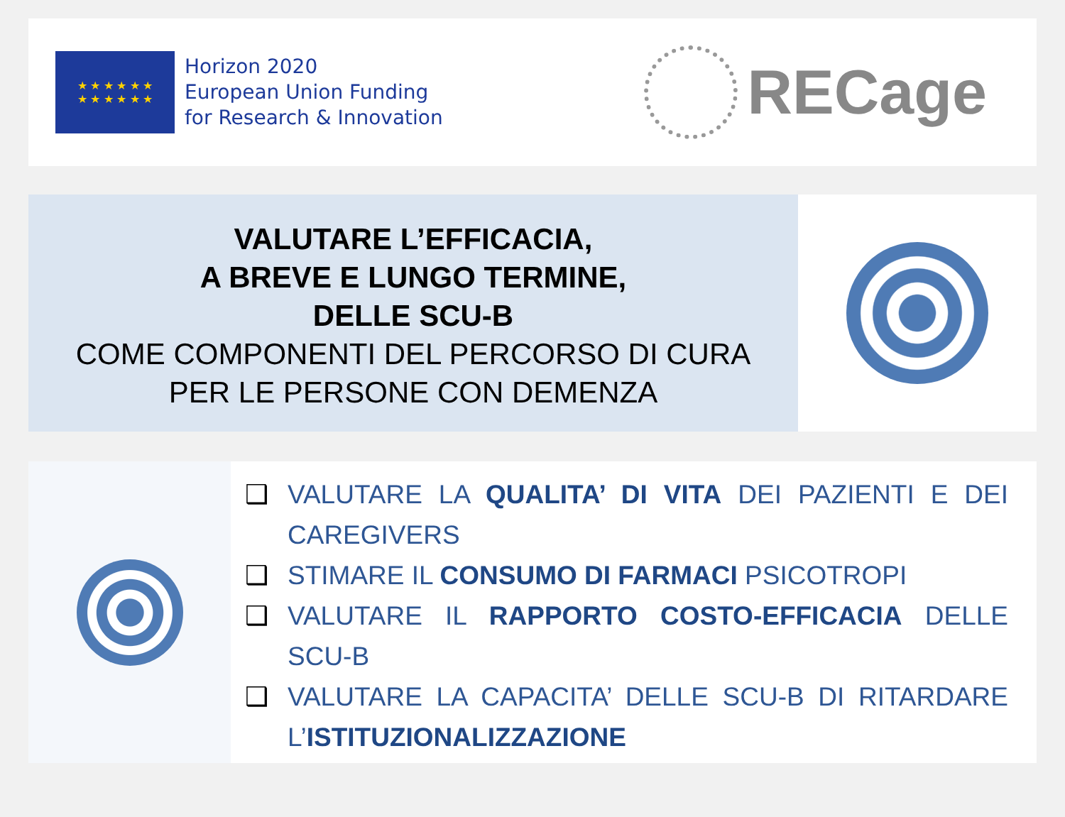★ ★ ★ ★ ★ ★
★ ★ ★ ★ ★ ★
Horizon 2020
European Union Funding
for Research & Innovation
RECage
VALUTARE L’EFFICACIA,
A BREVE E LUNGO TERMINE,
DELLE SCU-B
COME COMPONENTI DEL PERCORSO DI CURA
PER LE PERSONE CON DEMENZA
❑ VALUTARE LA QUALITA’ DI VITA DEI PAZIENTI E DEI CAREGIVERS
❑ STIMARE IL CONSUMO DI FARMACI PSICOTROPI
❑ VALUTARE IL RAPPORTO COSTO-EFFICACIA DELLE SCU-B
❑ VALUTARE LA CAPACITA’ DELLE SCU-B DI RITARDARE L’ISTITUZIONALIZZAZIONE